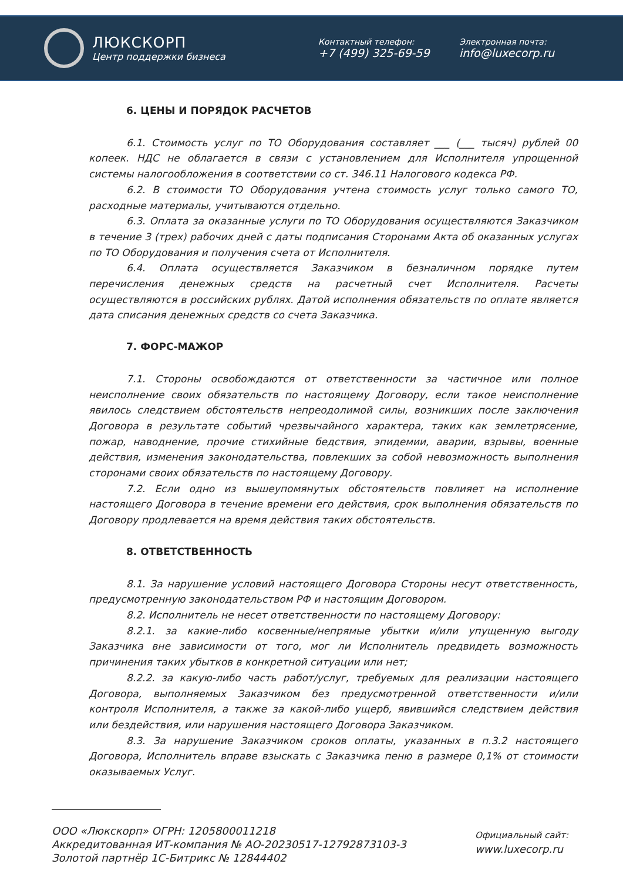ЛЮКСКОРП
Центр поддержки бизнеса
Контактный телефон:
+7 (499) 325-69-59
Электронная почта:
info@luxecorp.ru
6. ЦЕНЫ И ПОРЯДОК РАСЧЕТОВ
6.1. Стоимость услуг по ТО Оборудования составляет ___ (___ тысяч) рублей 00 копеек. НДС не облагается в связи с установлением для Исполнителя упрощенной системы налогообложения в соответствии со ст. 346.11 Налогового кодекса РФ.
6.2. В стоимости ТО Оборудования учтена стоимость услуг только самого ТО, расходные материалы, учитываются отдельно.
6.3. Оплата за оказанные услуги по ТО Оборудования осуществляются Заказчиком в течение 3 (трех) рабочих дней с даты подписания Сторонами Акта об оказанных услугах по ТО Оборудования и получения счета от Исполнителя.
6.4. Оплата осуществляется Заказчиком в безналичном порядке путем перечисления денежных средств на расчетный счет Исполнителя. Расчеты осуществляются в российских рублях. Датой исполнения обязательств по оплате является дата списания денежных средств со счета Заказчика.
7. ФОРС-МАЖОР
7.1. Стороны освобождаются от ответственности за частичное или полное неисполнение своих обязательств по настоящему Договору, если такое неисполнение явилось следствием обстоятельств непреодолимой силы, возникших после заключения Договора в результате событий чрезвычайного характера, таких как землетрясение, пожар, наводнение, прочие стихийные бедствия, эпидемии, аварии, взрывы, военные действия, изменения законодательства, повлекших за собой невозможность выполнения сторонами своих обязательств по настоящему Договору.
7.2. Если одно из вышеупомянутых обстоятельств повлияет на исполнение настоящего Договора в течение времени его действия, срок выполнения обязательств по Договору продлевается на время действия таких обстоятельств.
8. ОТВЕТСТВЕННОСТЬ
8.1. За нарушение условий настоящего Договора Стороны несут ответственность, предусмотренную законодательством РФ и настоящим Договором.
8.2. Исполнитель не несет ответственности по настоящему Договору:
8.2.1. за какие-либо косвенные/непрямые убытки и/или упущенную выгоду Заказчика вне зависимости от того, мог ли Исполнитель предвидеть возможность причинения таких убытков в конкретной ситуации или нет;
8.2.2. за какую-либо часть работ/услуг, требуемых для реализации настоящего Договора, выполняемых Заказчиком без предусмотренной ответственности и/или контроля Исполнителя, а также за какой-либо ущерб, явившийся следствием действия или бездействия, или нарушения настоящего Договора Заказчиком.
8.3. За нарушение Заказчиком сроков оплаты, указанных в п.3.2 настоящего Договора, Исполнитель вправе взыскать с Заказчика пеню в размере 0,1% от стоимости оказываемых Услуг.
ООО «Люкскорп» ОГРН: 1205800011218
Аккредитованная ИТ-компания № АО-20230517-12792873103-3
Золотой партнёр 1С-Битрикс № 12844402
Официальный сайт:
www.luxecorp.ru